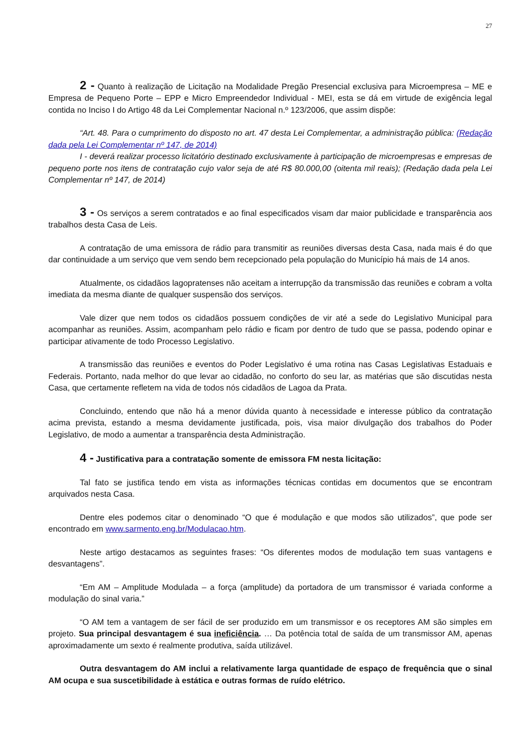27
2 - Quanto à realização de Licitação na Modalidade Pregão Presencial exclusiva para Microempresa – ME e Empresa de Pequeno Porte – EPP e Micro Empreendedor Individual - MEI, esta se dá em virtude de exigência legal contida no Inciso I do Artigo 48 da Lei Complementar Nacional n.º 123/2006, que assim dispõe:
“Art. 48. Para o cumprimento do disposto no art. 47 desta Lei Complementar, a administração pública: (Redação dada pela Lei Complementar nº 147, de 2014)
I - deverá realizar processo licitatório destinado exclusivamente à participação de microempresas e empresas de pequeno porte nos itens de contratação cujo valor seja de até R$ 80.000,00 (oitenta mil reais); (Redação dada pela Lei Complementar nº 147, de 2014)
3 - Os serviços a serem contratados e ao final especificados visam dar maior publicidade e transparência aos trabalhos desta Casa de Leis.
A contratação de uma emissora de rádio para transmitir as reuniões diversas desta Casa, nada mais é do que dar continuidade a um serviço que vem sendo bem recepcionado pela população do Município há mais de 14 anos.
Atualmente, os cidadãos lagopratenses não aceitam a interrupção da transmissão das reuniões e cobram a volta imediata da mesma diante de qualquer suspensão dos serviços.
Vale dizer que nem todos os cidadãos possuem condições de vir até a sede do Legislativo Municipal para acompanhar as reuniões. Assim, acompanham pelo rádio e ficam por dentro de tudo que se passa, podendo opinar e participar ativamente de todo Processo Legislativo.
A transmissão das reuniões e eventos do Poder Legislativo é uma rotina nas Casas Legislativas Estaduais e Federais. Portanto, nada melhor do que levar ao cidadão, no conforto do seu lar, as matérias que são discutidas nesta Casa, que certamente refletem na vida de todos nós cidadãos de Lagoa da Prata.
Concluindo, entendo que não há a menor dúvida quanto à necessidade e interesse público da contratação acima prevista, estando a mesma devidamente justificada, pois, visa maior divulgação dos trabalhos do Poder Legislativo, de modo a aumentar a transparência desta Administração.
4 - Justificativa para a contratação somente de emissora FM nesta licitação:
Tal fato se justifica tendo em vista as informações técnicas contidas em documentos que se encontram arquivados nesta Casa.
Dentre eles podemos citar o denominado “O que é modulação e que modos são utilizados”, que pode ser encontrado em www.sarmento.eng.br/Modulacao.htm.
Neste artigo destacamos as seguintes frases: “Os diferentes modos de modulação tem suas vantagens e desvantagens”.
“Em AM – Amplitude Modulada – a força (amplitude) da portadora de um transmissor é variada conforme a modulação do sinal varia.”
“O AM tem a vantagem de ser fácil de ser produzido em um transmissor e os receptores AM são simples em projeto. Sua principal desvantagem é sua ineficiência. … Da potência total de saída de um transmissor AM, apenas aproximadamente um sexto é realmente produtiva, saída utilizável.
Outra desvantagem do AM inclui a relativamente larga quantidade de espaço de frequência que o sinal AM ocupa e sua suscetibilidade à estática e outras formas de ruído elétrico.